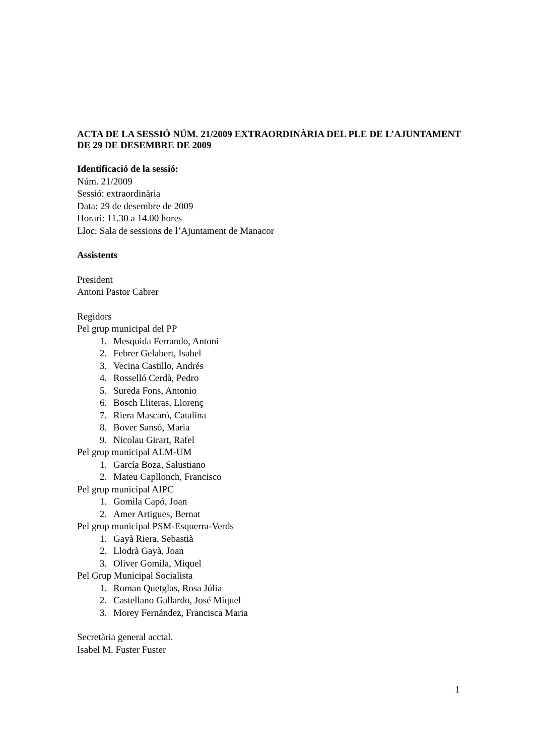ACTA DE LA SESSIÓ NÚM. 21/2009 EXTRAORDINÀRIA DEL PLE DE L’AJUNTAMENT DE 29 DE DESEMBRE DE 2009
Identificació de la sessió:
Núm. 21/2009
Sessió: extraordinària
Data: 29 de desembre de 2009
Horari: 11.30 a 14.00 hores
Lloc: Sala de sessions de l’Ajuntament de Manacor
Assistents
President
Antoni Pastor Cabrer
Regidors
Pel grup municipal del PP
1. Mesquida Ferrando, Antoni
2. Febrer Gelabert, Isabel
3. Vecina Castillo, Andrés
4. Rosselló Cerdà, Pedro
5. Sureda Fons, Antonio
6. Bosch Lliteras, Llorenç
7. Riera Mascaró, Catalina
8. Bover Sansó, Maria
9. Nicolau Girart, Rafel
Pel grup municipal ALM-UM
1. García Boza, Salustiano
2. Mateu Capllonch, Francisco
Pel grup municipal AIPC
1. Gomila Capó, Joan
2. Amer Artigues, Bernat
Pel grup municipal PSM-Esquerra-Verds
1. Gayà Riera, Sebastià
2. Llodrà Gayà, Joan
3. Oliver Gomila, Miquel
Pel Grup Municipal Socialista
1. Roman Quetglas, Rosa Júlia
2. Castellano Gallardo, José Miquel
3. Morey Fernández, Francisca Maria
Secretària general acctal.
Isabel M. Fuster Fuster
1